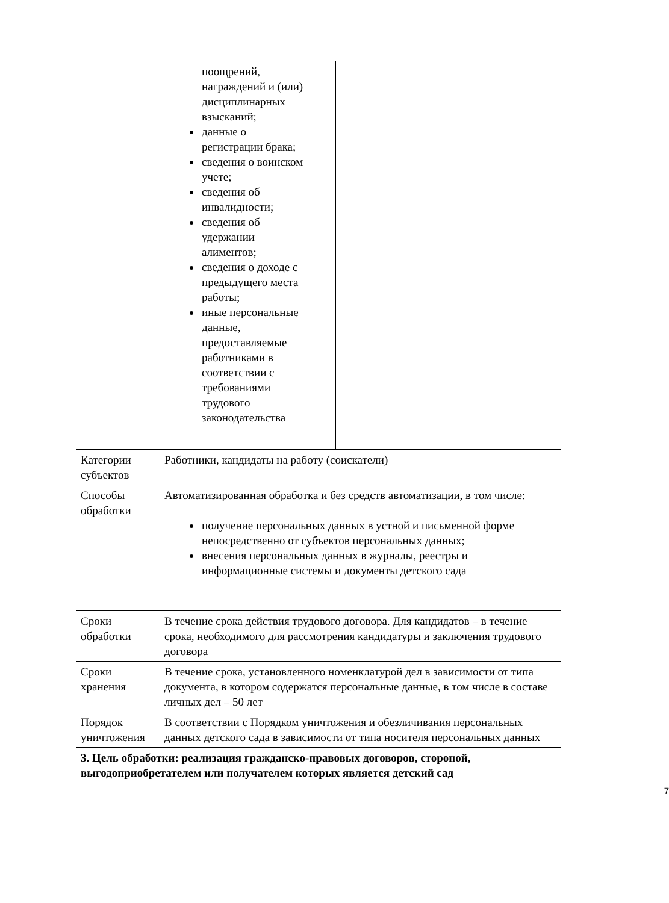| | поощрений, награждений и (или) дисциплинарных взысканий; данные о регистрации брака; сведения о воинском учете; сведения об инвалидности; сведения об удержании алиментов; сведения о доходе с предыдущего места работы; иные персональные данные, предоставляемые работниками в соответствии с требованиями трудового законодательства | | |
| Категории субъектов | Работники, кандидаты на работу (соискатели) | | |
| Способы обработки | Автоматизированная обработка и без средств автоматизации, в том числе: получение персональных данных в устной и письменной форме непосредственно от субъектов персональных данных; внесения персональных данных в журналы, реестры и информационные системы и документы детского сада | | |
| Сроки обработки | В течение срока действия трудового договора. Для кандидатов – в течение срока, необходимого для рассмотрения кандидатуры и заключения трудового договора | | |
| Сроки хранения | В течение срока, установленного номенклатурой дел в зависимости от типа документа, в котором содержатся персональные данные, в том числе в составе личных дел – 50 лет | | |
| Порядок уничтожения | В соответствии с Порядком уничтожения и обезличивания персональных данных детского сада в зависимости от типа носителя персональных данных | | |
| 3. Цель обработки: реализация гражданско-правовых договоров, стороной, выгодоприобретателем или получателем которых является детский сад | | | |
7